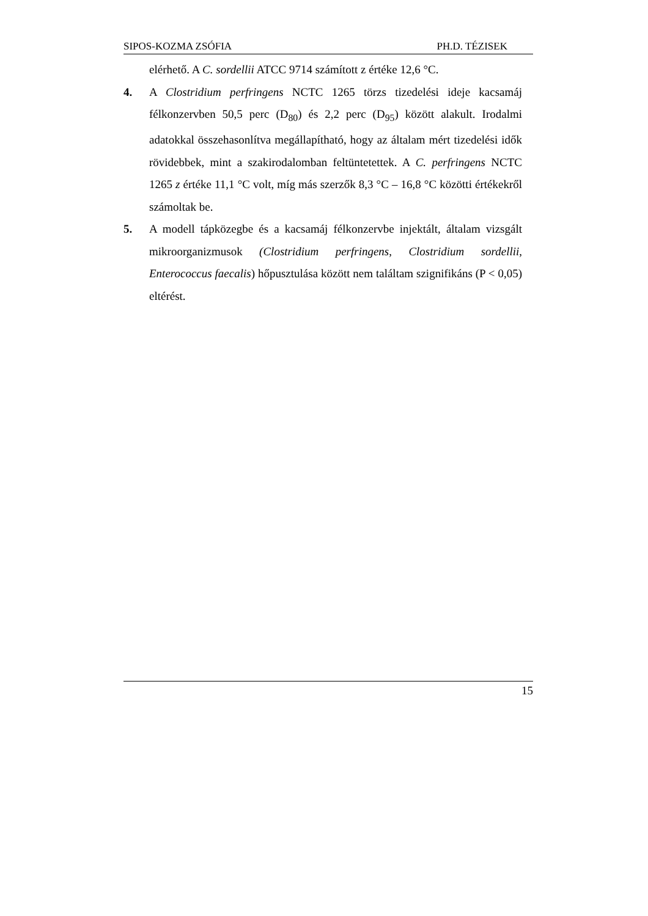SIPOS-KOZMA ZSÓFIA PH.D. TÉZISEK
elérhető. A C. sordellii ATCC 9714 számított z értéke 12,6 °C.
4. A Clostridium perfringens NCTC 1265 törzs tizedelési ideje kacsamáj félkonzervben 50,5 perc (D<sub>80</sub>) és 2,2 perc (D<sub>95</sub>) között alakult. Irodalmi adatokkal összehasonlítva megállapítható, hogy az általam mért tizedelési idők rövidebbek, mint a szakirodalomban feltüntetettek. A C. perfringens NCTC 1265 z értéke 11,1 °C volt, míg más szerzők 8,3 °C – 16,8 °C közötti értékekről számoltak be.
5. A modell tápközegbe és a kacsamáj félkonzervbe injektált, általam vizsgált mikroorganizmusok (Clostridium perfringens, Clostridium sordellii, Enterococcus faecalis) hőpusztulása között nem találtam szignifikáns (P < 0,05) eltérést.
15